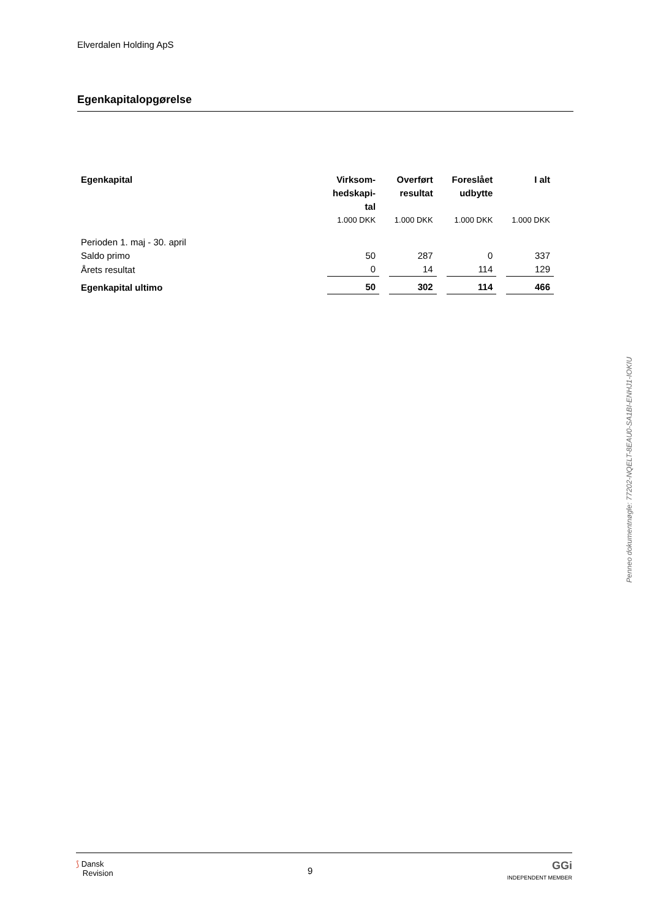Elverdalen Holding ApS
Egenkapitalopgørelse
| Egenkapital | Virksom- hedskapi- tal | Overført resultat | Foreslået udbytte | I alt |
| --- | --- | --- | --- | --- |
| | 1.000 DKK | 1.000 DKK | 1.000 DKK | 1.000 DKK |
| Perioden 1. maj - 30. april | | | | |
| Saldo primo | 50 | 287 | 0 | 337 |
| Årets resultat | 0 | 14 | 114 | 129 |
| Egenkapital ultimo | 50 | 302 | 114 | 466 |
Penneo dokumentnøgle: 77202-NQELT-8EAU0-SA1BI-ENHJ1-IOKIU
⟆ Dansk
Revision
9
GGi
INDEPENDENT MEMBER